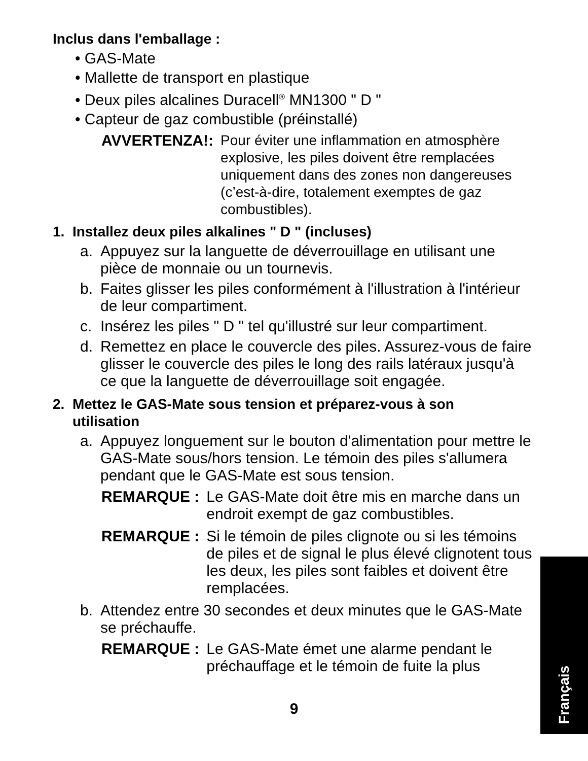Inclus dans l'emballage :
• GAS-Mate
• Mallette de transport en plastique
• Deux piles alcalines Duracell<sup>®</sup> MN1300 " D "
• Capteur de gaz combustible (préinstallé)
AVVERTENZA!:
Pour éviter une inflammation en atmosphère explosive, les piles doivent être remplacées uniquement dans des zones non dangereuses (c’est-à-dire, totalement exemptes de gaz combustibles).
1. Installez deux piles alkalines " D " (incluses)
a. Appuyez sur la languette de déverrouillage en utilisant une pièce de monnaie ou un tournevis.
b. Faites glisser les piles conformément à l'illustration à l'intérieur de leur compartiment.
c. Insérez les piles " D " tel qu'illustré sur leur compartiment.
d. Remettez en place le couvercle des piles. Assurez-vous de faire glisser le couvercle des piles le long des rails latéraux jusqu'à ce que la languette de déverrouillage soit engagée.
2. Mettez le GAS-Mate sous tension et préparez-vous à son
utilisation
a. Appuyez longuement sur le bouton d'alimentation pour mettre le GAS-Mate sous/hors tension. Le témoin des piles s'allumera pendant que le GAS-Mate est sous tension.
REMARQUE : Le GAS-Mate doit être mis en marche dans un endroit exempt de gaz combustibles.
REMARQUE : Si le témoin de piles clignote ou si les témoins de piles et de signal le plus élevé clignotent tous les deux, les piles sont faibles et doivent être remplacées.
b. Attendez entre 30 secondes et deux minutes que le GAS-Mate se préchauffe.
REMARQUE : Le GAS-Mate émet une alarme pendant le préchauffage et le témoin de fuite la plus
9
Français